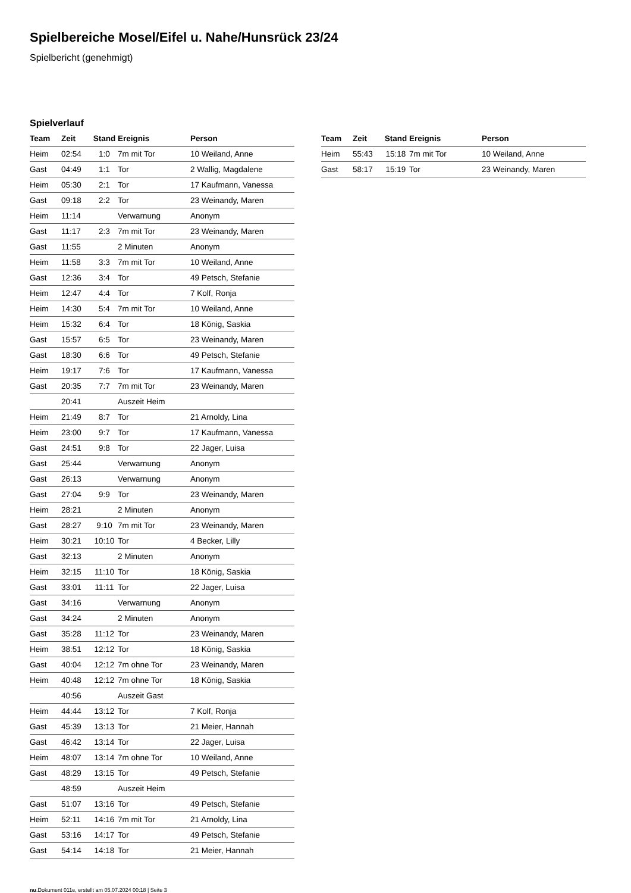Spielbereiche Mosel/Eifel u. Nahe/Hunsrück 23/24
Spielbericht (genehmigt)
Spielverlauf
| Team | Zeit | Stand | Ereignis | Person |
| --- | --- | --- | --- | --- |
| Heim | 02:54 | 1:0 | 7m mit Tor | 10 Weiland, Anne |
| Gast | 04:49 | 1:1 | Tor | 2 Wallig, Magdalene |
| Heim | 05:30 | 2:1 | Tor | 17 Kaufmann, Vanessa |
| Gast | 09:18 | 2:2 | Tor | 23 Weinandy, Maren |
| Heim | 11:14 | | Verwarnung | Anonym |
| Gast | 11:17 | 2:3 | 7m mit Tor | 23 Weinandy, Maren |
| Gast | 11:55 | | 2 Minuten | Anonym |
| Heim | 11:58 | 3:3 | 7m mit Tor | 10 Weiland, Anne |
| Gast | 12:36 | 3:4 | Tor | 49 Petsch, Stefanie |
| Heim | 12:47 | 4:4 | Tor | 7 Kolf, Ronja |
| Heim | 14:30 | 5:4 | 7m mit Tor | 10 Weiland, Anne |
| Heim | 15:32 | 6:4 | Tor | 18 König, Saskia |
| Gast | 15:57 | 6:5 | Tor | 23 Weinandy, Maren |
| Gast | 18:30 | 6:6 | Tor | 49 Petsch, Stefanie |
| Heim | 19:17 | 7:6 | Tor | 17 Kaufmann, Vanessa |
| Gast | 20:35 | 7:7 | 7m mit Tor | 23 Weinandy, Maren |
| | 20:41 | | Auszeit Heim | |
| Heim | 21:49 | 8:7 | Tor | 21 Arnoldy, Lina |
| Heim | 23:00 | 9:7 | Tor | 17 Kaufmann, Vanessa |
| Gast | 24:51 | 9:8 | Tor | 22 Jager, Luisa |
| Gast | 25:44 | | Verwarnung | Anonym |
| Gast | 26:13 | | Verwarnung | Anonym |
| Gast | 27:04 | 9:9 | Tor | 23 Weinandy, Maren |
| Heim | 28:21 | | 2 Minuten | Anonym |
| Gast | 28:27 | 9:10 | 7m mit Tor | 23 Weinandy, Maren |
| Heim | 30:21 | 10:10 | Tor | 4 Becker, Lilly |
| Gast | 32:13 | | 2 Minuten | Anonym |
| Heim | 32:15 | 11:10 | Tor | 18 König, Saskia |
| Gast | 33:01 | 11:11 | Tor | 22 Jager, Luisa |
| Gast | 34:16 | | Verwarnung | Anonym |
| Gast | 34:24 | | 2 Minuten | Anonym |
| Gast | 35:28 | 11:12 | Tor | 23 Weinandy, Maren |
| Heim | 38:51 | 12:12 | Tor | 18 König, Saskia |
| Gast | 40:04 | 12:12 | 7m ohne Tor | 23 Weinandy, Maren |
| Heim | 40:48 | 12:12 | 7m ohne Tor | 18 König, Saskia |
| | 40:56 | | Auszeit Gast | |
| Heim | 44:44 | 13:12 | Tor | 7 Kolf, Ronja |
| Gast | 45:39 | 13:13 | Tor | 21 Meier, Hannah |
| Gast | 46:42 | 13:14 | Tor | 22 Jager, Luisa |
| Heim | 48:07 | 13:14 | 7m ohne Tor | 10 Weiland, Anne |
| Gast | 48:29 | 13:15 | Tor | 49 Petsch, Stefanie |
| | 48:59 | | Auszeit Heim | |
| Gast | 51:07 | 13:16 | Tor | 49 Petsch, Stefanie |
| Heim | 52:11 | 14:16 | 7m mit Tor | 21 Arnoldy, Lina |
| Gast | 53:16 | 14:17 | Tor | 49 Petsch, Stefanie |
| Gast | 54:14 | 14:18 | Tor | 21 Meier, Hannah |
| Team | Zeit | Stand | Ereignis | Person |
| --- | --- | --- | --- | --- |
| Heim | 55:43 | 15:18 | 7m mit Tor | 10 Weiland, Anne |
| Gast | 58:17 | 15:19 | Tor | 23 Weinandy, Maren |
nu.Dokument 011e, erstellt am 05.07.2024 00:18 | Seite 3